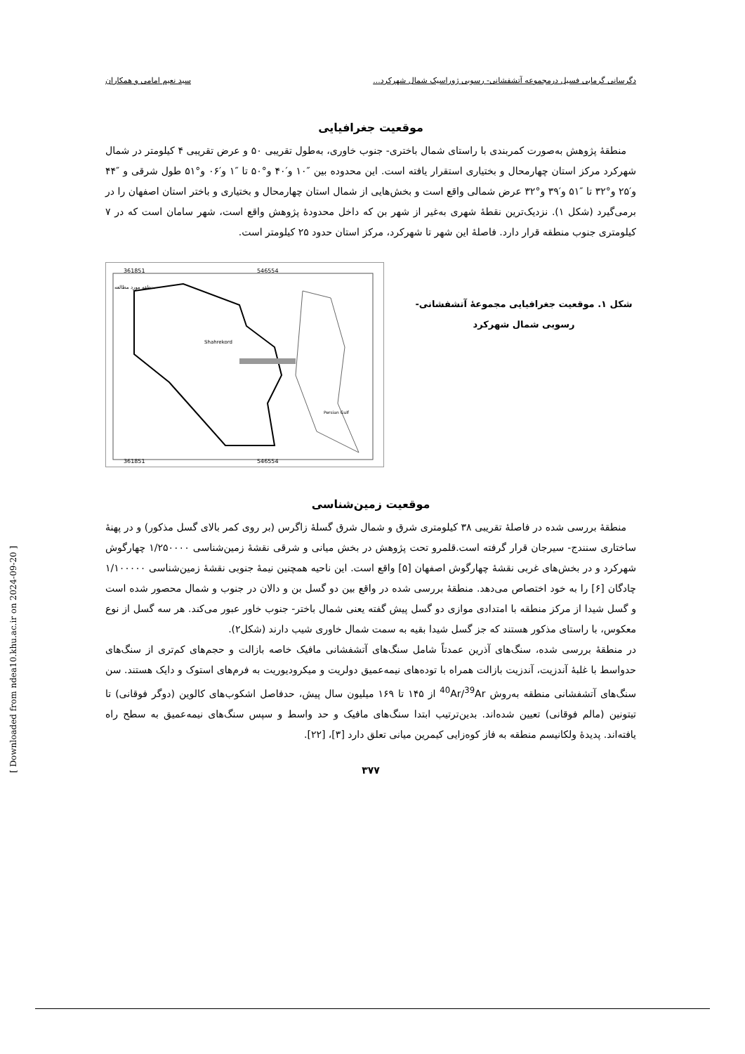دگرسانی گرمابی فسیل درمجموعه آتشفشانی- رسوبی ژوراسیک شمال شهرکرد... سید نعیم امامی و همکاران
موقعیت جغرافیایی
 منطقهٔ پژوهش به‌صورت کمربندی با راستای شمال باختری- جنوب خاوری، به‌طول تقریبی ۵۰ و عرض تقریبی ۴ کیلومتر در شمال شهرکرد مرکز استان چهارمحال و بختیاری استقرار یافته است. این محدوده بین ″۱۰ و′۴۰ و°۵۰ تا ″۱ و′۰۶ و°۵۱ طول شرقی و ″۴۴ و′۲۵ و°۳۲ تا ″۵۱ و′۳۹ و°۳۲ عرض شمالی واقع است و بخش‌هایی از شمال استان چهارمحال و بختیاری و باختر استان اصفهان را در برمی‌گیرد (شکل ۱). نزدیک‌ترین نقطهٔ شهری به‌غیر از شهر بن که داخل محدودهٔ پژوهش واقع است، شهر سامان است که در ۷ کیلومتری جنوب منطقه قرار دارد. فاصلهٔ این شهر تا شهرکرد، مرکز استان حدود ۲۵ کیلومتر است.
شکل ۱. موقعیت جغرافیایی مجموعهٔ آتشفشانی- رسوبی شمال شهرکرد
361851
546554
Shahrekord
منطقه مورد مطالعه
Persian Gulf
361851
546554
موقعیت زمین‌شناسی
 منطقهٔ بررسی شده در فاصلهٔ تقریبی ۳۸ کیلومتری شرق و شمال شرق گسلهٔ زاگرس (بر روی کمر بالای گسل مذکور) و در پهنهٔ ساختاری سنندج- سیرجان قرار گرفته است.قلمرو تحت پژوهش در بخش میانی و شرقی نقشهٔ زمین‌شناسی ۱/۲۵۰۰۰۰ چهارگوش شهرکرد و در بخش‌های غربی نقشهٔ چهارگوش اصفهان [۵] واقع است. این ناحیه همچنین نیمهٔ جنوبی نقشهٔ زمین‌شناسی ۱/۱۰۰۰۰۰ چادگان [۶] را به خود اختصاص می‌دهد. منطقهٔ بررسی شده در واقع بین دو گسل بن و دالان در جنوب و شمال محصور شده است و گسل شیدا از مرکز منطقه با امتدادی موازی دو گسل پیش گفته یعنی شمال باختر- جنوب خاور عبور می‌کند. هر سه گسل از نوع معکوس، با راستای مذکور هستند که جز گسل شیدا بقیه به سمت شمال خاوری شیب دارند (شکل۲).
در منطقهٔ بررسی شده، سنگ‌های آذرین عمدتاً شامل سنگ‌های آتشفشانی مافیک خاصه بازالت و حجم‌های کم‌تری از سنگ‌های حدواسط با غلبهٔ آندزیت، آندزیت بازالت همراه با توده‌های نیمه‌عمیق دولریت و میکرودیوریت به فرم‌های استوک و دایک هستند. سن سنگ‌های آتشفشانی منطقه به‌روش <sup>40</sup>Ar/<sup>39</sup>Ar از ۱۴۵ تا ۱۶۹ میلیون سال پیش، حدفاصل اشکوب‌های کالوین (دوگر فوقانی) تا تیتونین (مالم فوقانی) تعیین شده‌اند. بدین‌ترتیب ابتدا سنگ‌های مافیک و حد واسط و سپس سنگ‌های نیمه‌عمیق به سطح راه یافته‌اند. پدیدهٔ ولکانیسم منطقه به فاز کوه‌زایی کیمرین میانی تعلق دارد [۳]، [۲۲].
۳۷۷
[ Downloaded from ndea10.khu.ac.ir on 2024-09-20 ]